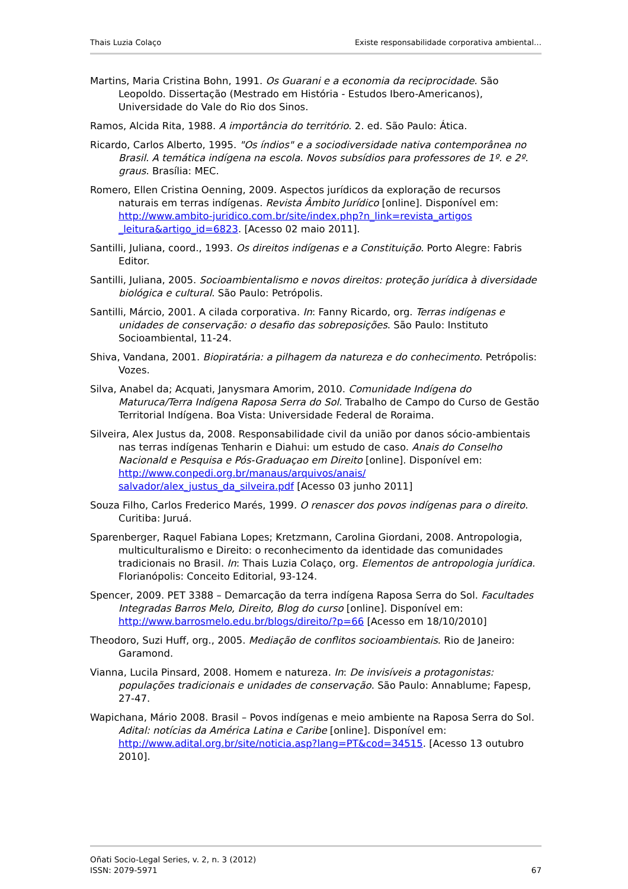Thais Luzia Colaço Existe responsabilidade corporativa ambiental…
Martins, Maria Cristina Bohn, 1991. Os Guarani e a economia da reciprocidade. São Leopoldo. Dissertação (Mestrado em História - Estudos Ibero-Americanos), Universidade do Vale do Rio dos Sinos.
Ramos, Alcida Rita, 1988. A importância do território. 2. ed. São Paulo: Ática.
Ricardo, Carlos Alberto, 1995. "Os índios" e a sociodiversidade nativa contemporânea no Brasil. A temática indígena na escola. Novos subsídios para professores de 1º. e 2º. graus. Brasília: MEC.
Romero, Ellen Cristina Oenning, 2009. Aspectos jurídicos da exploração de recursos naturais em terras indígenas. Revista Âmbito Jurídico [online]. Disponível em: http://www.ambito-juridico.com.br/site/index.php?n_link=revista_artigos _leitura&artigo_id=6823. [Acesso 02 maio 2011].
Santilli, Juliana, coord., 1993. Os direitos indígenas e a Constituição. Porto Alegre: Fabris Editor.
Santilli, Juliana, 2005. Socioambientalismo e novos direitos: proteção jurídica à diversidade biológica e cultural. São Paulo: Petrópolis.
Santilli, Márcio, 2001. A cilada corporativa. In: Fanny Ricardo, org. Terras indígenas e unidades de conservação: o desafio das sobreposições. São Paulo: Instituto Socioambiental, 11-24.
Shiva, Vandana, 2001. Biopiratária: a pilhagem da natureza e do conhecimento. Petrópolis: Vozes.
Silva, Anabel da; Acquati, Janysmara Amorim, 2010. Comunidade Indígena do Maturuca/Terra Indígena Raposa Serra do Sol. Trabalho de Campo do Curso de Gestão Territorial Indígena. Boa Vista: Universidade Federal de Roraima.
Silveira, Alex Justus da, 2008. Responsabilidade civil da união por danos sócio-ambientais nas terras indígenas Tenharin e Diahui: um estudo de caso. Anais do Conselho Nacionald e Pesquisa e Pós-Graduaçao em Direito [online]. Disponível em: http://www.conpedi.org.br/manaus/arquivos/anais/ salvador/alex_justus_da_silveira.pdf [Acesso 03 junho 2011]
Souza Filho, Carlos Frederico Marés, 1999. O renascer dos povos indígenas para o direito. Curitiba: Juruá.
Sparenberger, Raquel Fabiana Lopes; Kretzmann, Carolina Giordani, 2008. Antropologia, multiculturalismo e Direito: o reconhecimento da identidade das comunidades tradicionais no Brasil. In: Thais Luzia Colaço, org. Elementos de antropologia jurídica. Florianópolis: Conceito Editorial, 93-124.
Spencer, 2009. PET 3388 – Demarcação da terra indígena Raposa Serra do Sol. Facultades Integradas Barros Melo, Direito, Blog do curso [online]. Disponível em: http://www.barrosmelo.edu.br/blogs/direito/?p=66 [Acesso em 18/10/2010]
Theodoro, Suzi Huff, org., 2005. Mediação de conflitos socioambientais. Rio de Janeiro: Garamond.
Vianna, Lucila Pinsard, 2008. Homem e natureza. In: De invisíveis a protagonistas: populações tradicionais e unidades de conservação. São Paulo: Annablume; Fapesp, 27-47.
Wapichana, Mário 2008. Brasil – Povos indígenas e meio ambiente na Raposa Serra do Sol. Adital: notícias da América Latina e Caribe [online]. Disponível em: http://www.adital.org.br/site/noticia.asp?lang=PT&cod=34515. [Acesso 13 outubro 2010].
Oñati Socio-Legal Series, v. 2, n. 3 (2012)
ISSN: 2079-5971 67